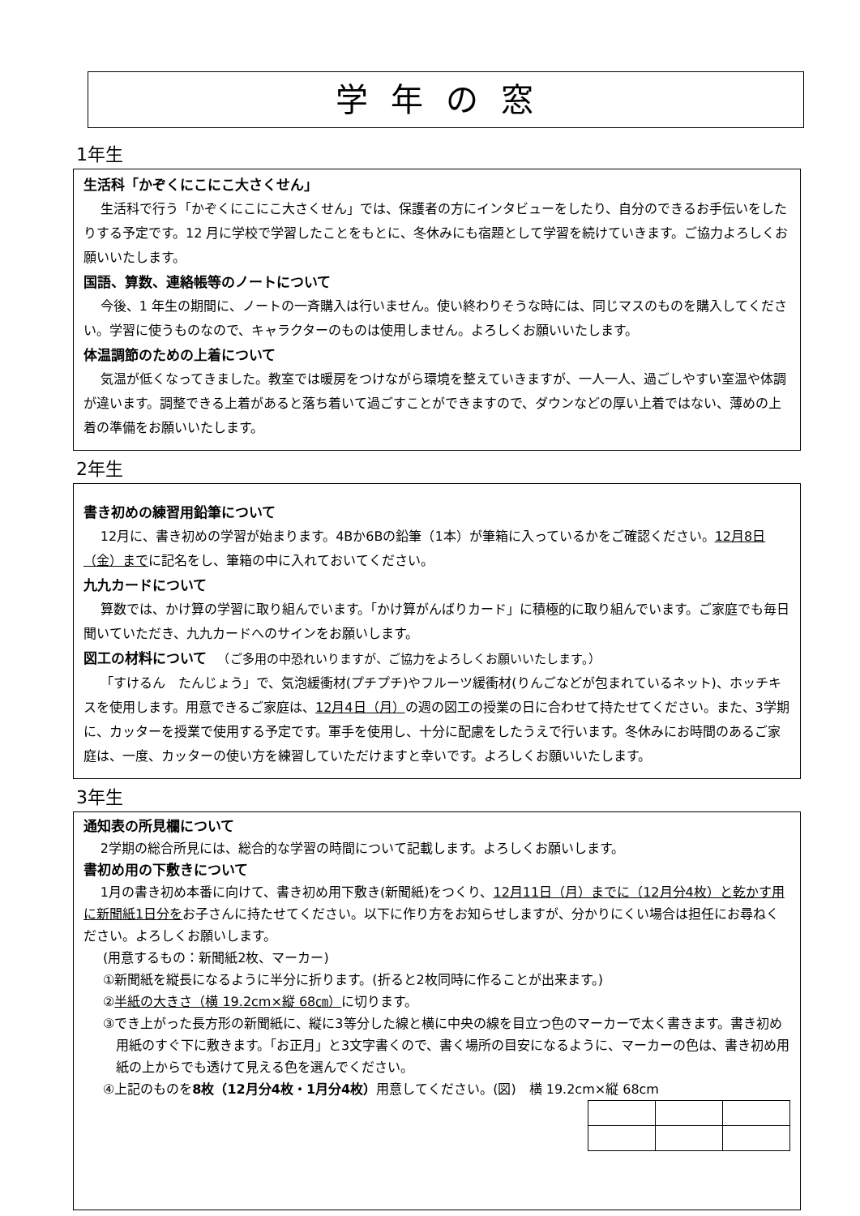学年の窓
1年生
生活科「かぞくにこにこ大さくせん」
生活科で行う「かぞくにこにこ大さくせん」では、保護者の方にインタビューをしたり、自分のできるお手伝いをしたりする予定です。12 月に学校で学習したことをもとに、冬休みにも宿題として学習を続けていきます。ご協力よろしくお願いいたします。
国語、算数、連絡帳等のノートについて
今後、1 年生の期間に、ノートの一斉購入は行いません。使い終わりそうな時には、同じマスのものを購入してください。学習に使うものなので、キャラクターのものは使用しません。よろしくお願いいたします。
体温調節のための上着について
気温が低くなってきました。教室では暖房をつけながら環境を整えていきますが、一人一人、過ごしやすい室温や体調が違います。調整できる上着があると落ち着いて過ごすことができますので、ダウンなどの厚い上着ではない、薄めの上着の準備をお願いいたします。
2年生
書き初めの練習用鉛筆について
12月に、書き初めの学習が始まります。4Bか6Bの鉛筆（1本）が筆箱に入っているかをご確認ください。12月8日（金）までに記名をし、筆箱の中に入れておいてください。
九九カードについて
算数では、かけ算の学習に取り組んでいます。「かけ算がんばりカード」に積極的に取り組んでいます。ご家庭でも毎日聞いていただき、九九カードへのサインをお願いします。
図工の材料について 　（ご多用の中恐れいりますが、ご協力をよろしくお願いいたします。）
「すけるん　たんじょう」で、気泡緩衝材(プチプチ)やフルーツ緩衝材(りんごなどが包まれているネット)、ホッチキスを使用します。用意できるご家庭は、12月4日（月）の週の図工の授業の日に合わせて持たせてください。また、3学期に、カッターを授業で使用する予定です。軍手を使用し、十分に配慮をしたうえで行います。冬休みにお時間のあるご家庭は、一度、カッターの使い方を練習していただけますと幸いです。よろしくお願いいたします。
3年生
通知表の所見欄について
2学期の総合所見には、総合的な学習の時間について記載します。よろしくお願いします。
書初め用の下敷きについて
1月の書き初め本番に向けて、書き初め用下敷き(新聞紙)をつくり、12月11日（月）までに（12月分4枚）と乾かす用に新聞紙1日分をお子さんに持たせてください。以下に作り方をお知らせしますが、分かりにくい場合は担任にお尋ねください。よろしくお願いします。
(用意するもの：新聞紙2枚、マーカー)
①新聞紙を縦長になるように半分に折ります。(折ると2枚同時に作ることが出来ます。)
②半紙の大きさ（横 19.2cm×縦 68㎝）に切ります。
③でき上がった長方形の新聞紙に、縦に3等分した線と横に中央の線を目立つ色のマーカーで太く書きます。書き初め用紙のすぐ下に敷きます。「お正月」と3文字書くので、書く場所の目安になるように、マーカーの色は、書き初め用紙の上からでも透けて見える色を選んでください。
④上記のものを8枚（12月分4枚・1月分4枚）用意してください。(図)　横 19.2cm×縦 68cm